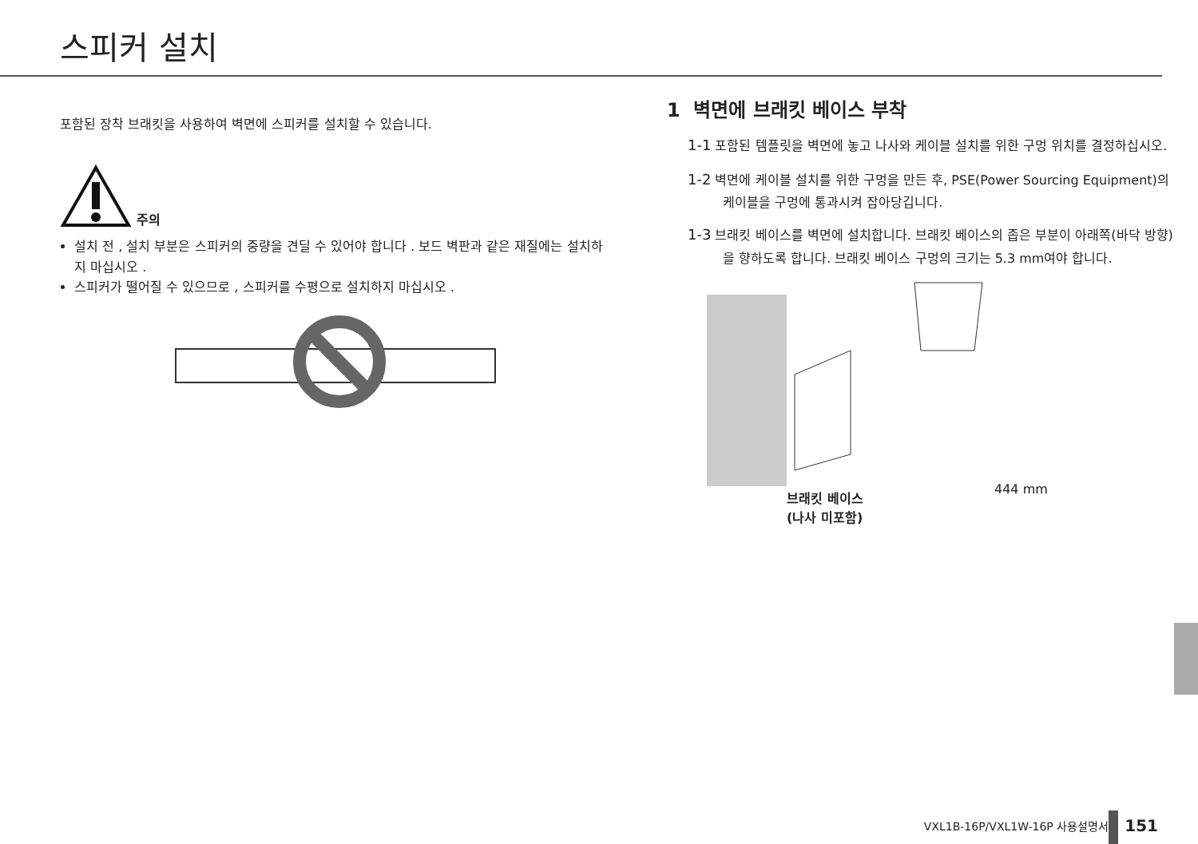스피커 설치
포함된 장착 브래킷을 사용하여 벽면에 스피커를 설치할 수 있습니다.
주의
설치 전 , 설치 부분은 스피커의 중량을 견딜 수 있어야 합니다 . 보드 벽판과 같은 재질에는 설치하지 마십시오 .
스피커가 떨어질 수 있으므로 , 스피커를 수평으로 설치하지 마십시오 .
1 벽면에 브래킷 베이스 부착
1-1 포함된 템플릿을 벽면에 놓고 나사와 케이블 설치를 위한 구멍 위치를 결정하십시오.
1-2 벽면에 케이블 설치를 위한 구멍을 만든 후, PSE(Power Sourcing Equipment)의 케이블을 구멍에 통과시켜 잡아당깁니다.
1-3 브래킷 베이스를 벽면에 설치합니다. 브래킷 베이스의 좁은 부분이 아래쪽(바닥 방향)을 향하도록 합니다. 브래킷 베이스 구멍의 크기는 5.3 mm여야 합니다.
브래킷 베이스
(나사 미포함)
444 mm
VXL1B-16P/VXL1W-16P 사용설명서 151